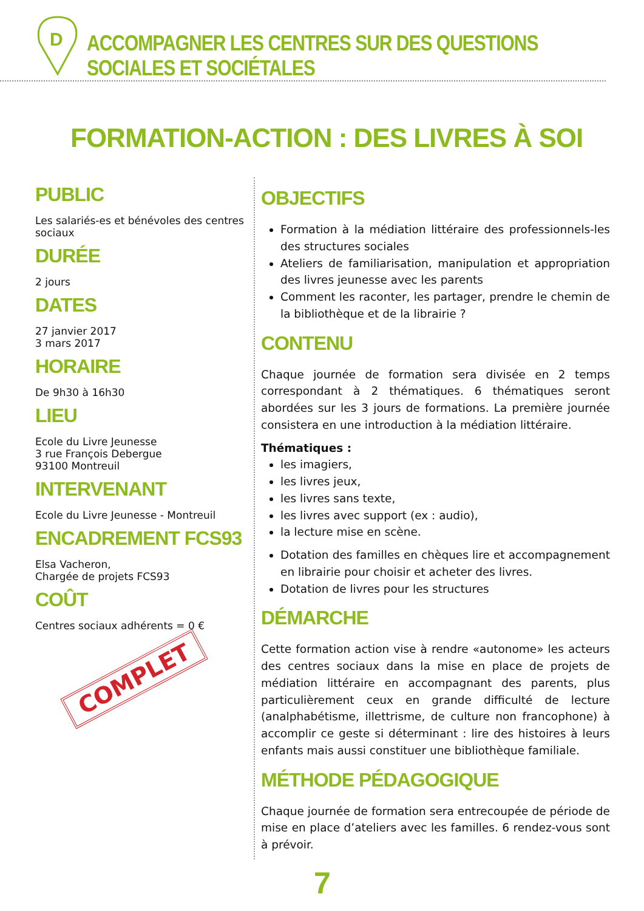D
ACCOMPAGNER LES CENTRES SUR DES QUESTIONS SOCIALES ET SOCIÉTALES
FORMATION-ACTION : DES LIVRES À SOI
PUBLIC
Les salariés-es et bénévoles des centres sociaux
DURÉE
2 jours
DATES
27 janvier 2017
3 mars 2017
HORAIRE
De 9h30 à 16h30
LIEU
Ecole du Livre Jeunesse
3 rue François Debergue
93100 Montreuil
INTERVENANT
Ecole du Livre Jeunesse - Montreuil
ENCADREMENT FCS93
Elsa Vacheron,
Chargée de projets FCS93
COÛT
Centres sociaux adhérents = 0 €
COMPLET
OBJECTIFS
Formation à la médiation littéraire des professionnels-les des structures sociales
Ateliers de familiarisation, manipulation et appropriation des livres jeunesse avec les parents
Comment les raconter, les partager, prendre le chemin de la bibliothèque et de la librairie ?
CONTENU
Chaque journée de formation sera divisée en 2 temps correspondant à 2 thématiques. 6 thématiques seront abordées sur les 3 jours de formations. La première journée consistera en une introduction à la médiation littéraire.
Thématiques :
les imagiers,
les livres jeux,
les livres sans texte,
les livres avec support (ex : audio),
la lecture mise en scène.
Dotation des familles en chèques lire et accompagnement en librairie pour choisir et acheter des livres.
Dotation de livres pour les structures
DÉMARCHE
Cette formation action vise à rendre «autonome» les acteurs des centres sociaux dans la mise en place de projets de médiation littéraire en accompagnant des parents, plus particulièrement ceux en grande difficulté de lecture (analphabétisme, illettrisme, de culture non francophone) à accomplir ce geste si déterminant : lire des histoires à leurs enfants mais aussi constituer une bibliothèque familiale.
MÉTHODE PÉDAGOGIQUE
Chaque journée de formation sera entrecoupée de période de mise en place d’ateliers avec les familles. 6 rendez-vous sont à prévoir.
7